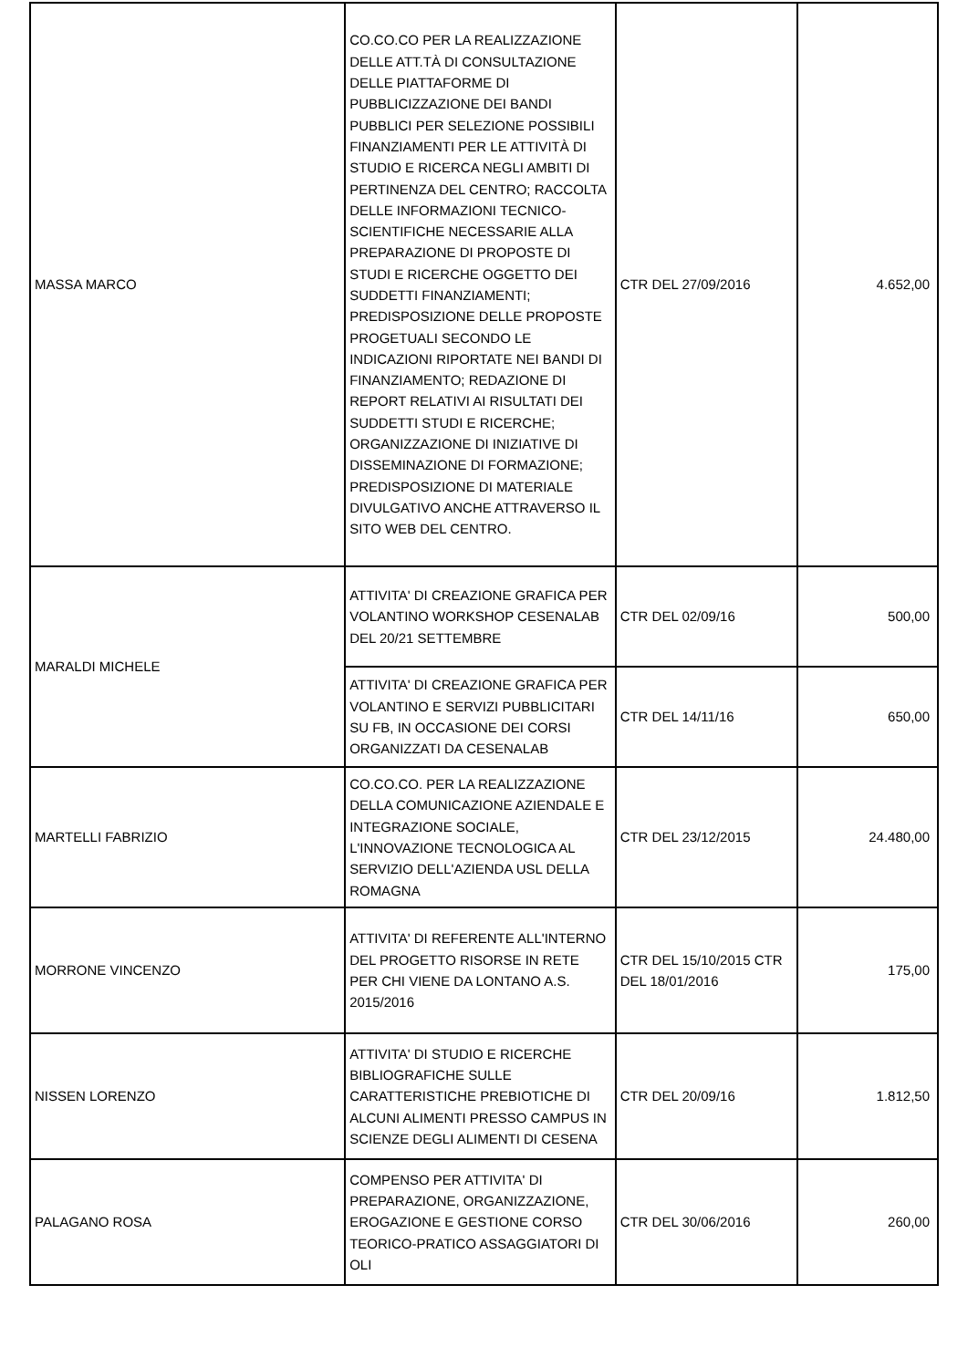| MASSA MARCO | CO.CO.CO PER LA REALIZZAZIONE DELLE ATT.TÀ DI CONSULTAZIONE DELLE PIATTAFORME DI PUBBLICIZZAZIONE DEI BANDI PUBBLICI PER SELEZIONE POSSIBILI FINANZIAMENTI PER LE ATTIVITÀ DI STUDIO E RICERCA NEGLI AMBITI DI PERTINENZA DEL CENTRO; RACCOLTA DELLE INFORMAZIONI TECNICO-SCIENTIFICHE NECESSARIE ALLA PREPARAZIONE DI PROPOSTE DI STUDI E RICERCHE OGGETTO DEI SUDDETTI FINANZIAMENTI; PREDISPOSIZIONE DELLE PROPOSTE PROGETUALI SECONDO LE INDICAZIONI RIPORTATE NEI BANDI DI FINANZIAMENTO; REDAZIONE DI REPORT RELATIVI AI RISULTATI DEI SUDDETTI STUDI E RICERCHE; ORGANIZZAZIONE DI INIZIATIVE DI DISSEMINAZIONE DI FORMAZIONE; PREDISPOSIZIONE DI MATERIALE DIVULGATIVO ANCHE ATTRAVERSO IL SITO WEB DEL CENTRO. | CTR DEL 27/09/2016 | 4.652,00 |
| MARALDI MICHELE | ATTIVITA' DI CREAZIONE GRAFICA PER VOLANTINO WORKSHOP CESENALAB DEL 20/21 SETTEMBRE | CTR DEL 02/09/16 | 500,00 |
| | ATTIVITA' DI CREAZIONE GRAFICA PER VOLANTINO E SERVIZI PUBBLICITARI SU FB, IN OCCASIONE DEI CORSI ORGANIZZATI DA CESENALAB | CTR DEL 14/11/16 | 650,00 |
| MARTELLI FABRIZIO | CO.CO.CO. PER LA REALIZZAZIONE DELLA COMUNICAZIONE AZIENDALE E INTEGRAZIONE SOCIALE, L'INNOVAZIONE TECNOLOGICA AL SERVIZIO DELL'AZIENDA USL DELLA ROMAGNA | CTR DEL 23/12/2015 | 24.480,00 |
| MORRONE VINCENZO | ATTIVITA' DI REFERENTE ALL'INTERNO DEL PROGETTO RISORSE IN RETE PER CHI VIENE DA LONTANO A.S. 2015/2016 | CTR DEL 15/10/2015 CTR DEL 18/01/2016 | 175,00 |
| NISSEN LORENZO | ATTIVITA' DI STUDIO E RICERCHE BIBLIOGRAFICHE SULLE CARATTERISTICHE PREBIOTICHE DI ALCUNI ALIMENTI PRESSO CAMPUS IN SCIENZE DEGLI ALIMENTI DI CESENA | CTR DEL 20/09/16 | 1.812,50 |
| PALAGANO ROSA | COMPENSO PER ATTIVITA' DI PREPARAZIONE, ORGANIZZAZIONE, EROGAZIONE E GESTIONE CORSO TEORICO-PRATICO ASSAGGIATORI DI OLI | CTR DEL 30/06/2016 | 260,00 |